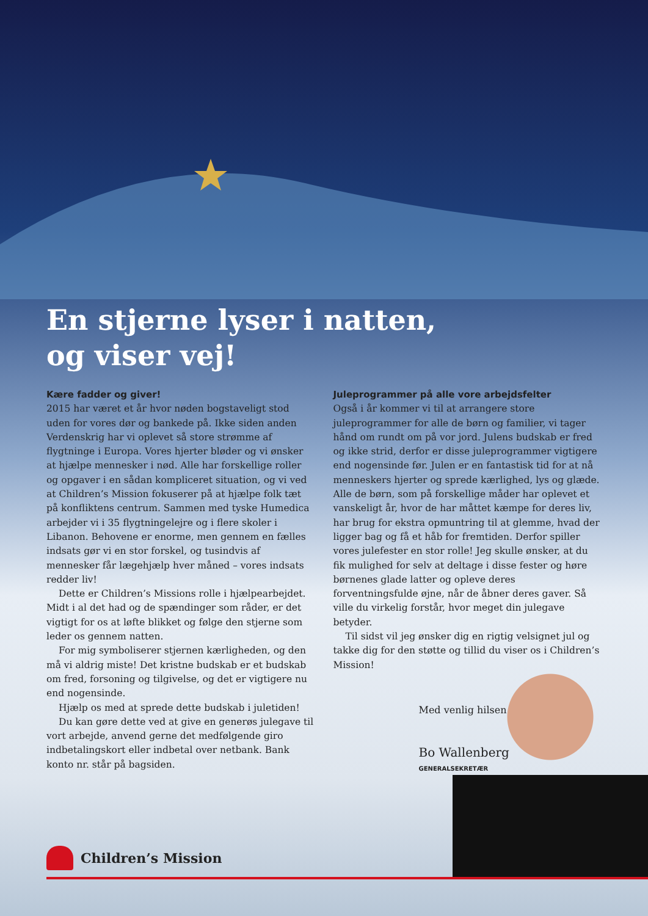En stjerne lyser i natten,
og viser vej!
Kære fadder og giver!
2015 har været et år hvor nøden bogstaveligt stod uden for vores dør og bankede på. Ikke siden anden Verdenskrig har vi oplevet så store strømme af flygtninge i Europa. Vores hjerter bløder og vi ønsker at hjælpe mennesker i nød. Alle har forskellige roller og opgaver i en sådan kompliceret situation, og vi ved at Children’s Mission fokuserer på at hjælpe folk tæt på konfliktens centrum. Sammen med tyske Humedica arbejder vi i 35 flygtningelejre og i flere skoler i Libanon. Behovene er enorme, men gennem en fælles indsats gør vi en stor forskel, og tusindvis af mennesker får lægehjælp hver måned – vores indsats redder liv!
Dette er Children’s Missions rolle i hjælpearbejdet. Midt i al det had og de spændinger som råder, er det vigtigt for os at løfte blikket og følge den stjerne som leder os gennem natten.
For mig symboliserer stjernen kærligheden, og den må vi aldrig miste! Det kristne budskab er et budskab om fred, forsoning og tilgivelse, og det er vigtigere nu end nogensinde.
Hjælp os med at sprede dette budskab i juletiden!
Du kan gøre dette ved at give en generøs julegave til vort arbejde, anvend gerne det medfølgende giro indbetalingskort eller indbetal over netbank. Bank konto nr. står på bagsiden.
Juleprogrammer på alle vore arbejdsfelter
Også i år kommer vi til at arrangere store juleprogrammer for alle de børn og familier, vi tager hånd om rundt om på vor jord. Julens budskab er fred og ikke strid, derfor er disse juleprogrammer vigtigere end nogensinde før. Julen er en fantastisk tid for at nå menneskers hjerter og sprede kærlighed, lys og glæde. Alle de børn, som på forskellige måder har oplevet et vanskeligt år, hvor de har måttet kæmpe for deres liv, har brug for ekstra opmuntring til at glemme, hvad der ligger bag og få et håb for fremtiden. Derfor spiller vores julefester en stor rolle! Jeg skulle ønsker, at du fik mulighed for selv at deltage i disse fester og høre børnenes glade latter og opleve deres forventningsfulde øjne, når de åbner deres gaver. Så ville du virkelig forstår, hvor meget din julegave betyder.
Til sidst vil jeg ønsker dig en rigtig velsignet jul og takke dig for den støtte og tillid du viser os i Children’s Mission!
Med venlig hilsen
Bo Wallenberg
GENERALSEKRETÆR
Children’s Mission